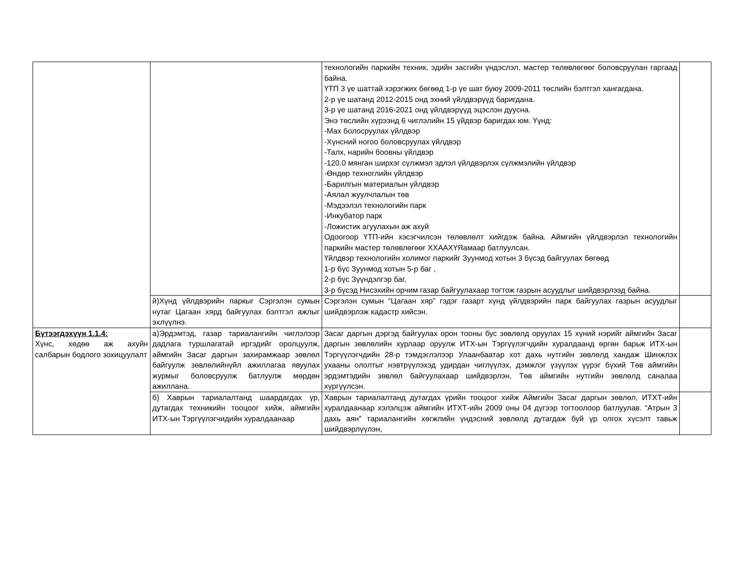| | | технологийн паркийн техник, эдийн засгийн үндэслэл, мастер төлөвлөгөөг боловсруулан гаргаад байна. ҮТП 3 үе шаттай хэрэгжих бөгөөд 1-р үе шат буюу 2009-2011 төслийн бэлтгэл хангагдана. 2-р үе шатанд 2012-2015 онд эхний үйлдвэрүүд баригдана. 3-р үе шатанд 2016-2021 онд үйлдвэрүүд эцэслэн дуусна. Энэ төслийн хүрээнд 6 чиглэлийн 15 үйдвэр баригдах юм. Үүнд: -Мах болосруулах үйлдвэр -Хүнсний ногоо боловсруулах үйлдвэр -Талх, нарийн боовны үйлдвэр -120.0 мянган ширхэг сүлжмэл эдлэл үйлдвэрлэх сүлжмэлийн үйлдвэр -Өндөр техноглийн үйлдвэр -Барилгын материалын үйлдвэр -Аялал жуулчлалын төв -Мэдээлэл технологийн парк -Инкубатор парк -Ложистик агуулахын аж ахуй Одоогоор ҮТП-ийн хэсэгчилсэн төлөвлөлт хийгдэж байна. Аймгийн үйлдвэрлэл технологийн паркийн мастер төлөвлөгөөг ХХААХҮЯамаар батлуулсан. Үйлдвэр технологийн холимог паркийг Зуунмод хотын 3 бүсэд байгуулах бөгөөд 1-р бүс Зуунмод хотын 5-р баг , 2-р бүс Зүүндэлгэр баг, 3-р бүсэд Нисэхийн орчим газар байгуулахаар тогтож газрын асуудлыг шийдвэрлээд байна. | |
| | й)Хүнд үйлдвэрийн паркыг Сэргэлэн сумын нутаг Цагаан хярд байгуулах бэлтгэл ажлыг эхлүүлнэ. | Сэргэлэн сумын “Цагаан хяр” гэдэг газарт хүнд үйлдвэрийн парк байгуулах газрын асуудлыг шийдвэрлэж кадастр хийсэн. | |
| Бүтээгдэхүүн 1.1.4: Хүнс, хөдөө аж ахуйн салбарын бодлого зохицуулалт | а)Эрдэмтэд, газар тариалангийн чиглэлээр дадлага туршлагатай иргэдийг оролцуулж, аймгийн Засаг даргын захирамжаар зөвлөл байгуулж зөвлөлийнүйл ажиллагаа явуулах журмыг боловсруулж батлуулж мөрдөн ажиллана. | Засаг даргын дэргэд байгуулах орон тооны бус зөвлөлд оруулах 15 хүний нэрийг аймгийн Засаг даргын зөвлөлийн хурлаар оруулж ИТХ-ын Тэргүүлэгчдийн хуралдаанд өргөн барьж ИТХ-ын Тэргүүлэгчдийн 28-р тэмдэглэлээр Улаанбаатар хот дахь нутгийн зөвлөлд хандаж Шинжлэх ухааны ололтыг нэвтрүүлэхэд удирдан чиглүүлэх, дэмжлэг үзүүлэх үүрэг бүхий Төв аймгийн эрдэмтэдийн зөвлөл байгуулахаар шийдвэрлэн, Төв аймгийн нутгийн зөвлөлд саналаа хүргүүлсэн. | |
| | б) Хаврын тариалалтанд шаардагдах үр, дутагдах техникийн тооцоог хийж, аймгийн ИТХ-ын Тэргүүлэгчидийн хуралдаанаар | Хаврын тариалалтанд дутагдах үрийн тооцоог хийж Аймгийн Засаг даргын зөвлөл, ИТХТ-ийн хуралдаанаар хэлэлцэж аймгийн ИТХТ-ийн 2009 оны 04 дүгээр тогтоолоор батлуулав. “Атрын 3 дахь аян” тариалангийн хөгжлийн үндэсний зөвлөлд дутагдаж буй үр олгох хүсэлт тавьж шийдвэрлүүлэн, | |